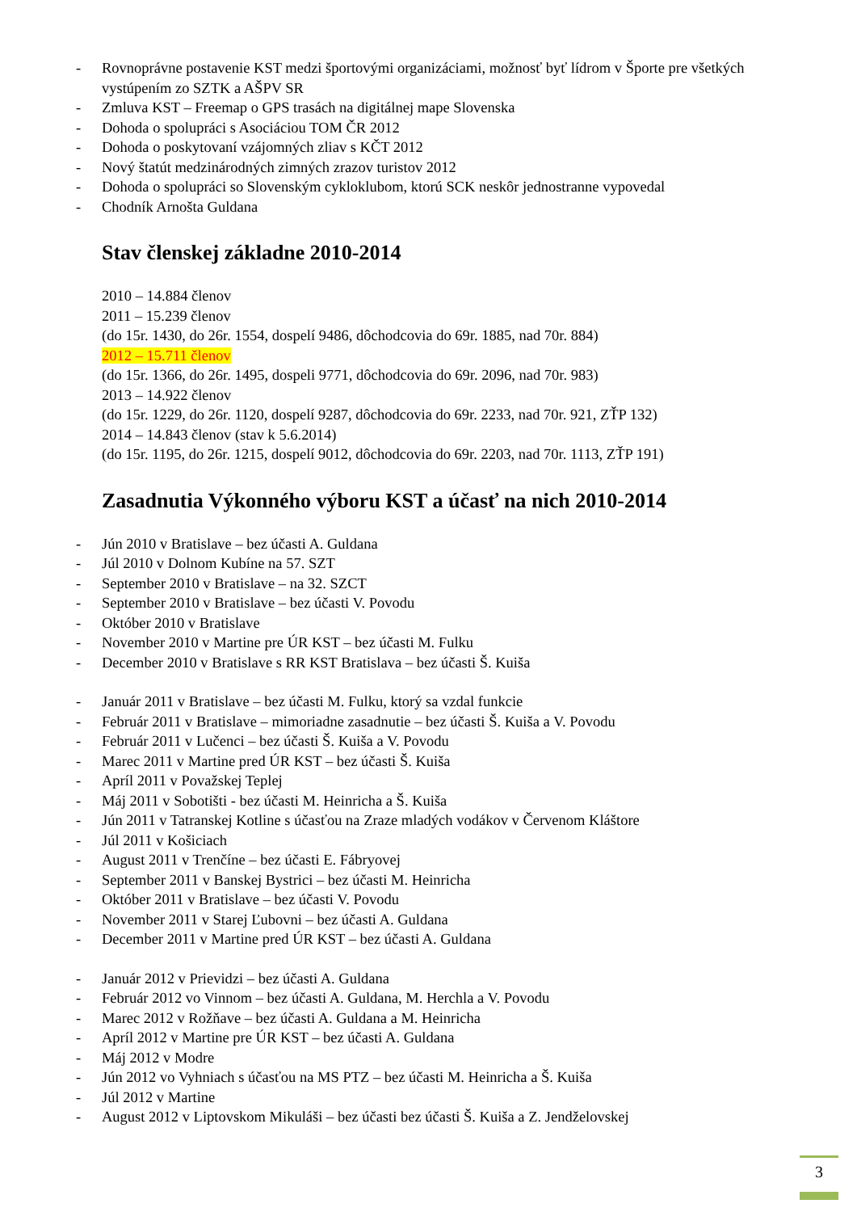- Rovnoprávne postavenie KST medzi športovými organizáciami, možnosť byť lídrom v Športe pre všetkých vystúpením zo SZTK a AŠPV SR
- Zmluva KST – Freemap o GPS trasách na digitálnej mape Slovenska
- Dohoda o spolupráci s Asociáciou TOM ČR 2012
- Dohoda o poskytovaní vzájomných zliav s KČT 2012
- Nový štatút medzinárodných zimných zrazov turistov 2012
- Dohoda o spolupráci so Slovenským cykloklubom, ktorú SCK neskôr jednostranne vypovedal
- Chodník Arnošta Guldana
Stav členskej základne 2010-2014
2010 – 14.884 členov
2011 – 15.239 členov
(do 15r. 1430, do 26r. 1554, dospelí 9486, dôchodcovia do 69r. 1885, nad 70r. 884)
2012 – 15.711 členov
(do 15r. 1366, do 26r. 1495, dospeli 9771, dôchodcovia do 69r. 2096, nad 70r. 983)
2013 – 14.922 členov
(do 15r. 1229, do 26r. 1120, dospelí 9287, dôchodcovia do 69r. 2233, nad 70r. 921, ZŤP 132)
2014 – 14.843 členov (stav k 5.6.2014)
(do 15r. 1195, do 26r. 1215, dospelí 9012, dôchodcovia do 69r. 2203, nad 70r. 1113, ZŤP 191)
Zasadnutia Výkonného výboru KST a účasť na nich 2010-2014
- Jún 2010 v Bratislave – bez účasti A. Guldana
- Júl 2010 v Dolnom Kubíne na 57. SZT
- September 2010 v Bratislave – na 32. SZCT
- September 2010 v Bratislave – bez účasti V. Povodu
- Október 2010 v Bratislave
- November 2010 v Martine pre ÚR KST – bez účasti M. Fulku
- December 2010 v Bratislave s RR KST Bratislava – bez účasti Š. Kuiša
- Január 2011 v Bratislave – bez účasti M. Fulku, ktorý sa vzdal funkcie
- Február 2011 v Bratislave – mimoriadne zasadnutie – bez účasti Š. Kuiša a V. Povodu
- Február 2011 v Lučenci – bez účasti Š. Kuiša a V. Povodu
- Marec 2011 v Martine pred ÚR KST – bez účasti Š. Kuiša
- Apríl 2011 v Považskej Teplej
- Máj 2011 v Sobotišti - bez účasti M. Heinricha a Š. Kuiša
- Jún 2011 v Tatranskej Kotline s účasťou na Zraze mladých vodákov v Červenom Kláštore
- Júl 2011 v Košiciach
- August 2011 v Trenčíne – bez účasti E. Fábryovej
- September 2011 v Banskej Bystrici – bez účasti M. Heinricha
- Október 2011 v Bratislave – bez účasti V. Povodu
- November 2011 v Starej Ľubovni – bez účasti A. Guldana
- December 2011 v Martine pred ÚR KST – bez účasti A. Guldana
- Január 2012 v Prievidzi – bez účasti A. Guldana
- Február 2012 vo Vinnom – bez účasti A. Guldana, M. Herchla a V. Povodu
- Marec 2012 v Rožňave – bez účasti A. Guldana a M. Heinricha
- Apríl 2012 v Martine pre ÚR KST – bez účasti A. Guldana
- Máj 2012 v Modre
- Jún 2012 vo Vyhniach s účasťou na MS PTZ – bez účasti M. Heinricha a Š. Kuiša
- Júl 2012 v Martine
- August 2012 v Liptovskom Mikuláši – bez účasti bez účasti Š. Kuiša a Z. Jendželovskej
3